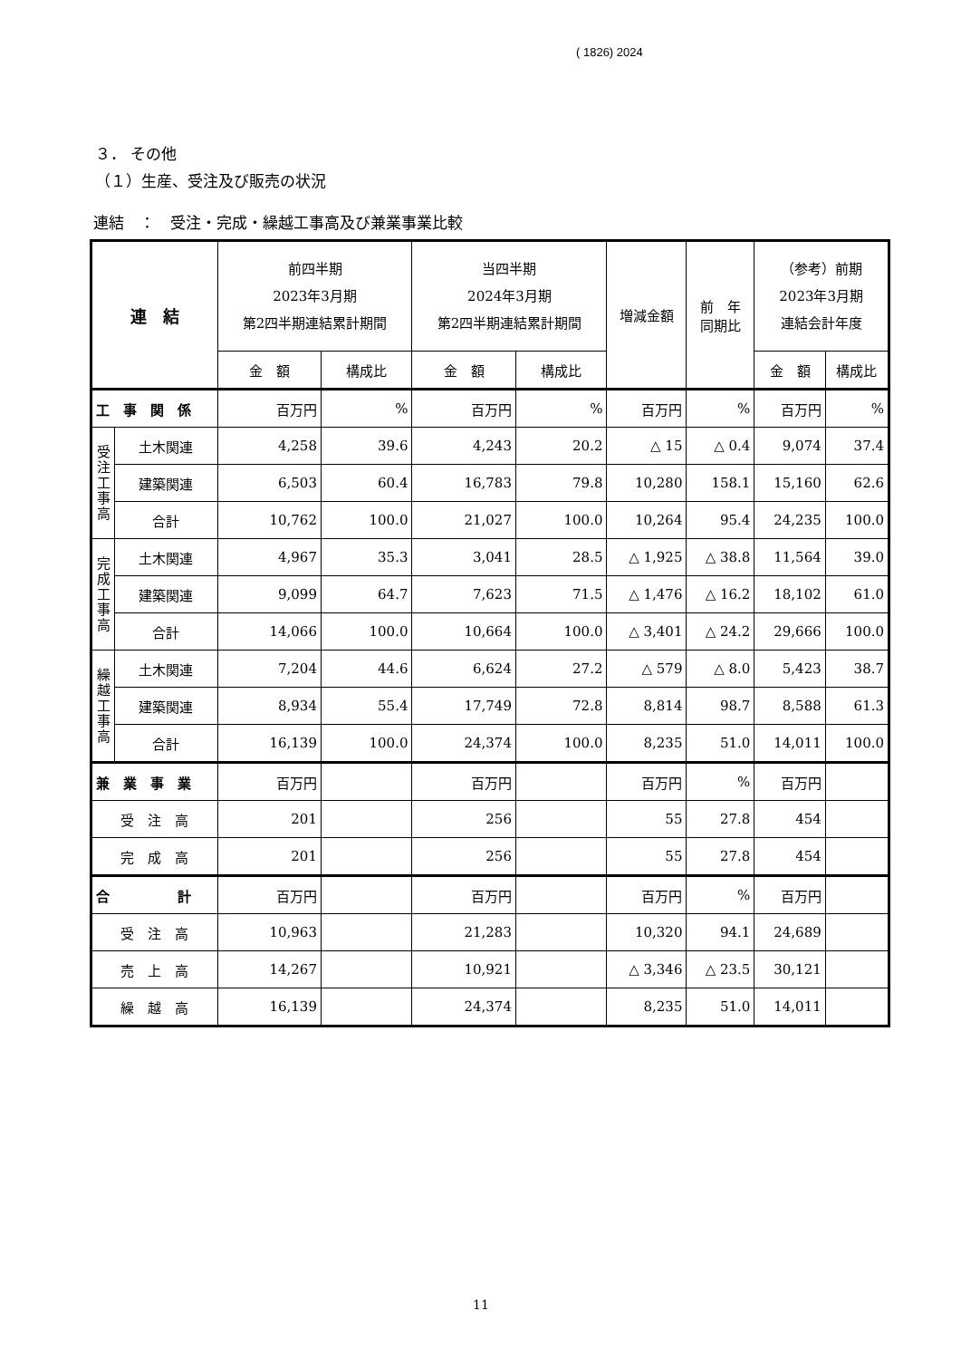( 1826) 2024
３． その他
（１）生産、受注及び販売の状況
連結　：　受注・完成・繰越工事高及び兼業事業比較
| 連 結 | | 前四半期 2023年3月期 第2四半期連結累計期間 | | 当四半期 2024年3月期 第2四半期連結累計期間 | | 増減金額 | 前 年 同期比 | （参考）前期 2023年3月期 連結会計年度 | |
| --- | --- | --- | --- | --- | --- | --- | --- | --- | --- |
| | | 金 額 | 構成比 | 金 額 | 構成比 | | | 金 額 | 構成比 |
| 工 事 関 係 | | 百万円 | % | 百万円 | % | 百万円 | % | 百万円 | % |
| 受 注 工 事 高 | 土木関連 | 4,258 | 39.6 | 4,243 | 20.2 | △ 15 | △ 0.4 | 9,074 | 37.4 |
| | 建築関連 | 6,503 | 60.4 | 16,783 | 79.8 | 10,280 | 158.1 | 15,160 | 62.6 |
| | 合計 | 10,762 | 100.0 | 21,027 | 100.0 | 10,264 | 95.4 | 24,235 | 100.0 |
| 完 成 工 事 高 | 土木関連 | 4,967 | 35.3 | 3,041 | 28.5 | △ 1,925 | △ 38.8 | 11,564 | 39.0 |
| | 建築関連 | 9,099 | 64.7 | 7,623 | 71.5 | △ 1,476 | △ 16.2 | 18,102 | 61.0 |
| | 合計 | 14,066 | 100.0 | 10,664 | 100.0 | △ 3,401 | △ 24.2 | 29,666 | 100.0 |
| 繰 越 工 事 高 | 土木関連 | 7,204 | 44.6 | 6,624 | 27.2 | △ 579 | △ 8.0 | 5,423 | 38.7 |
| | 建築関連 | 8,934 | 55.4 | 17,749 | 72.8 | 8,814 | 98.7 | 8,588 | 61.3 |
| | 合計 | 16,139 | 100.0 | 24,374 | 100.0 | 8,235 | 51.0 | 14,011 | 100.0 |
| 兼 業 事 業 | | 百万円 | | 百万円 | | 百万円 | % | 百万円 | |
| 受 注 高 | | 201 | | 256 | | 55 | 27.8 | 454 | |
| 完 成 高 | | 201 | | 256 | | 55 | 27.8 | 454 | |
| 合 計 | | 百万円 | | 百万円 | | 百万円 | % | 百万円 | |
| 受 注 高 | | 10,963 | | 21,283 | | 10,320 | 94.1 | 24,689 | |
| 売 上 高 | | 14,267 | | 10,921 | | △ 3,346 | △ 23.5 | 30,121 | |
| 繰 越 高 | | 16,139 | | 24,374 | | 8,235 | 51.0 | 14,011 | |
11